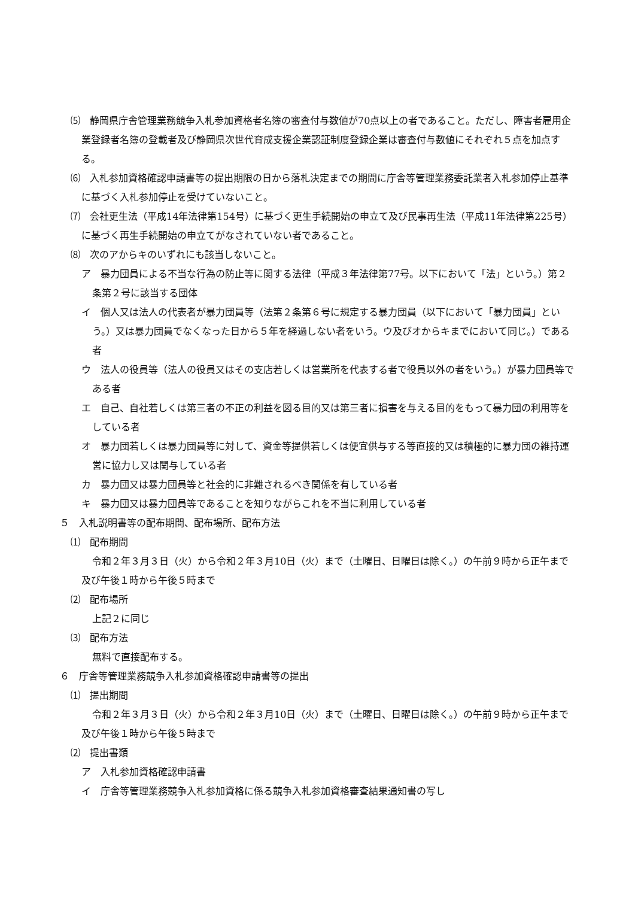⑸　静岡県庁舎管理業務競争入札参加資格者名簿の審査付与数値が70点以上の者であること。ただし、障害者雇用企業登録者名簿の登載者及び静岡県次世代育成支援企業認証制度登録企業は審査付与数値にそれぞれ５点を加点する。
⑹　入札参加資格確認申請書等の提出期限の日から落札決定までの期間に庁舎等管理業務委託業者入札参加停止基準に基づく入札参加停止を受けていないこと。
⑺　会社更生法（平成14年法律第154号）に基づく更生手続開始の申立て及び民事再生法（平成11年法律第225号）に基づく再生手続開始の申立てがなされていない者であること。
⑻　次のアからキのいずれにも該当しないこと。
ア　暴力団員による不当な行為の防止等に関する法律（平成３年法律第77号。以下において「法」という。）第２条第２号に該当する団体
イ　個人又は法人の代表者が暴力団員等（法第２条第６号に規定する暴力団員（以下において「暴力団員」という。）又は暴力団員でなくなった日から５年を経過しない者をいう。ウ及びオからキまでにおいて同じ。）である者
ウ　法人の役員等（法人の役員又はその支店若しくは営業所を代表する者で役員以外の者をいう。）が暴力団員等である者
エ　自己、自社若しくは第三者の不正の利益を図る目的又は第三者に損害を与える目的をもって暴力団の利用等をしている者
オ　暴力団若しくは暴力団員等に対して、資金等提供若しくは便宜供与する等直接的又は積極的に暴力団の維持運営に協力し又は関与している者
カ　暴力団又は暴力団員等と社会的に非難されるべき関係を有している者
キ　暴力団又は暴力団員等であることを知りながらこれを不当に利用している者
５　入札説明書等の配布期間、配布場所、配布方法
⑴　配布期間
令和２年３月３日（火）から令和２年３月10日（火）まで（土曜日、日曜日は除く。）の午前９時から正午まで及び午後１時から午後５時まで
⑵　配布場所
上記２に同じ
⑶　配布方法
無料で直接配布する。
６　庁舎等管理業務競争入札参加資格確認申請書等の提出
⑴　提出期間
令和２年３月３日（火）から令和２年３月10日（火）まで（土曜日、日曜日は除く。）の午前９時から正午まで及び午後１時から午後５時まで
⑵　提出書類
ア　入札参加資格確認申請書
イ　庁舎等管理業務競争入札参加資格に係る競争入札参加資格審査結果通知書の写し